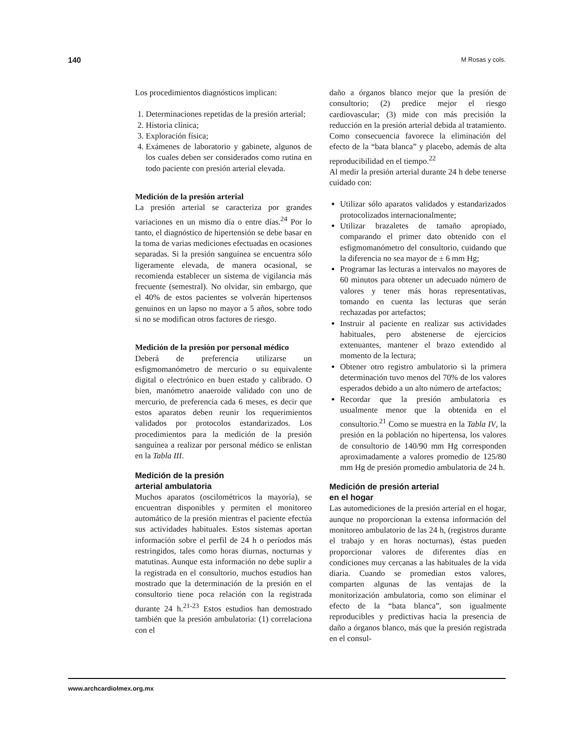140 M Rosas y cols.
Los procedimientos diagnósticos implican:
1. Determinaciones repetidas de la presión arterial;
2. Historia clínica;
3. Exploración física;
4. Exámenes de laboratorio y gabinete, algunos de los cuales deben ser considerados como rutina en todo paciente con presión arterial elevada.
Medición de la presión arterial
La presión arterial se caracteriza por grandes variaciones en un mismo día o entre días.<sup>24</sup> Por lo tanto, el diagnóstico de hipertensión se debe basar en la toma de varias mediciones efectuadas en ocasiones separadas. Si la presión sanguínea se encuentra sólo ligeramente elevada, de manera ocasional, se recomienda establecer un sistema de vigilancia más frecuente (semestral). No olvidar, sin embargo, que el 40% de estos pacientes se volverán hipertensos genuinos en un lapso no mayor a 5 años, sobre todo si no se modifican otros factores de riesgo.
Medición de la presión por personal médico
Deberá de preferencia utilizarse un esfigmomanómetro de mercurio o su equivalente digital o electrónico en buen estado y calibrado. O bien, manómetro anaeroide validado con uno de mercurio, de preferencia cada 6 meses, es decir que estos aparatos deben reunir los requerimientos validados por protocolos estandarizados. Los procedimientos para la medición de la presión sanguínea a realizar por personal médico se enlistan en la Tabla III.
Medición de la presión
arterial ambulatoria
Muchos aparatos (oscilométricos la mayoría), se encuentran disponibles y permiten el monitoreo automático de la presión mientras el paciente efectúa sus actividades habituales. Estos sistemas aportan información sobre el perfil de 24 h o períodos más restringidos, tales como horas diurnas, nocturnas y matutinas. Aunque esta información no debe suplir a la registrada en el consultorio, muchos estudios han mostrado que la determinación de la presión en el consultorio tiene poca relación con la registrada durante 24 h.<sup>21-23</sup> Estos estudios han demostrado también que la presión ambulatoria: (1) correlaciona con el
daño a órganos blanco mejor que la presión de consultorio; (2) predice mejor el riesgo cardiovascular; (3) mide con más precisión la reducción en la presión arterial debida al tratamiento. Como consecuencia favorece la eliminación del efecto de la “bata blanca” y placebo, además de alta reproducibilidad en el tiempo.<sup>22</sup>
Al medir la presión arterial durante 24 h debe tenerse cuidado con:
Utilizar sólo aparatos validados y estandarizados protocolizados internacionalmente;
Utilizar brazaletes de tamaño apropiado, comparando el primer dato obtenido con el esfigmomanómetro del consultorio, cuidando que la diferencia no sea mayor de ± 6 mm Hg;
Programar las lecturas a intervalos no mayores de 60 minutos para obtener un adecuado número de valores y tener más horas representativas, tomando en cuenta las lecturas que serán rechazadas por artefactos;
Instruir al paciente en realizar sus actividades habituales, pero abstenerse de ejercicios extenuantes, mantener el brazo extendido al momento de la lectura;
Obtener otro registro ambulatorio si la primera determinación tuvo menos del 70% de los valores esperados debido a un alto número de artefactos;
Recordar que la presión ambulatoria es usualmente menor que la obtenida en el consultorio.<sup>21</sup> Como se muestra en la Tabla IV, la presión en la población no hipertensa, los valores de consultorio de 140/90 mm Hg corresponden aproximadamente a valores promedio de 125/80 mm Hg de presión promedio ambulatoria de 24 h.
Medición de presión arterial
en el hogar
Las automediciones de la presión arterial en el hogar, aunque no proporcionan la extensa información del monitoreo ambulatorio de las 24 h, (registros durante el trabajo y en horas nocturnas), éstas pueden proporcionar valores de diferentes días en condiciones muy cercanas a las habituales de la vida diaria. Cuando se promedian estos valores, comparten algunas de las ventajas de la monitorización ambulatoria, como son eliminar el efecto de la “bata blanca”, son igualmente reproducibles y predictivas hacia la presencia de daño a órganos blanco, más que la presión registrada en el consul-
www.archcardiolmex.org.mx